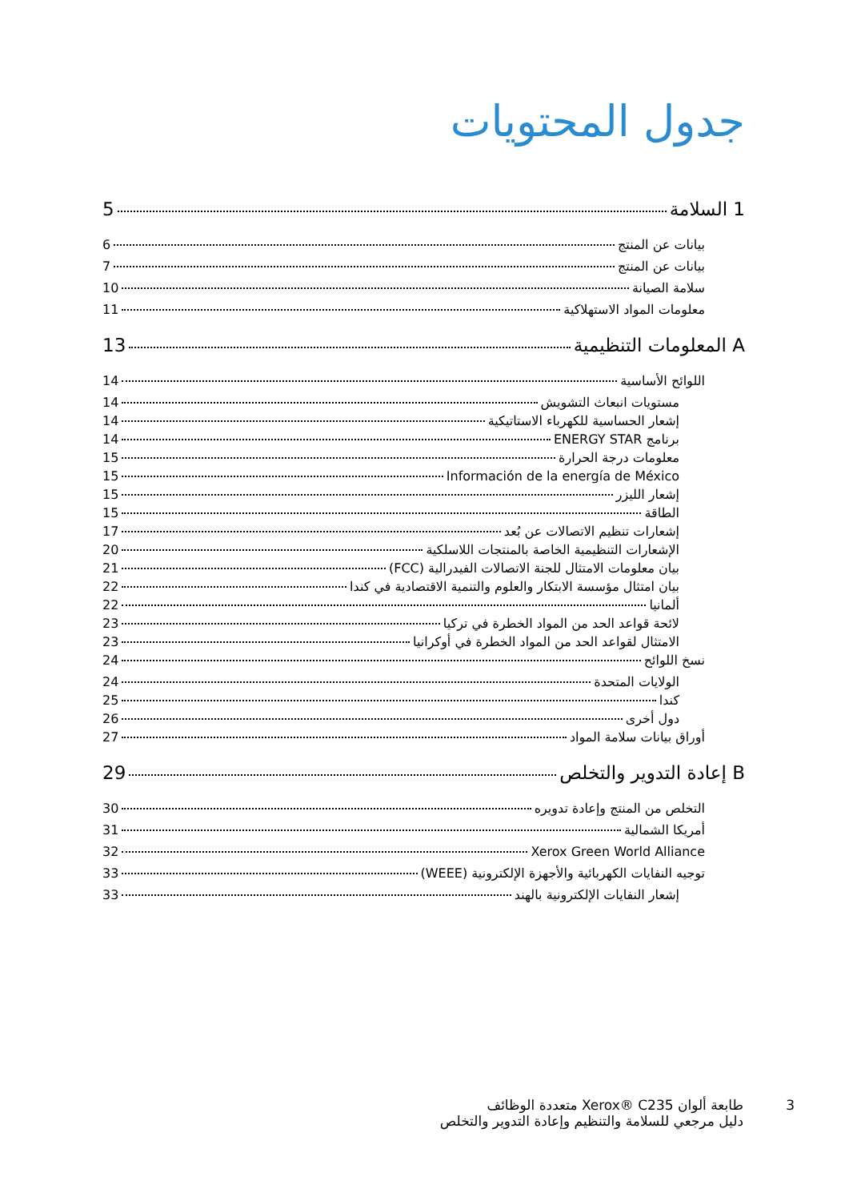جدول المحتويات
1 السلامة 5
بيانات عن المنتج 6
بيانات عن المنتج 7
سلامة الصيانة 10
معلومات المواد الاستهلاكية 11
A المعلومات التنظيمية 13
اللوائح الأساسية 14
مستويات انبعاث التشويش 14
إشعار الحساسية للكهرباء الاستاتيكية 14
برنامج ENERGY STAR 14
معلومات درجة الحرارة 15
Información de la energía de México 15
إشعار الليزر 15
الطاقة 15
إشعارات تنظيم الاتصالات عن بُعد 17
الإشعارات التنظيمية الخاصة بالمنتجات اللاسلكية 20
بيان معلومات الامتثال للجنة الاتصالات الفيدرالية (FCC) 21
بيان امتثال مؤسسة الابتكار والعلوم والتنمية الاقتصادية في كندا 22
ألمانيا 22
لائحة قواعد الحد من المواد الخطرة في تركيا 23
الامتثال لقواعد الحد من المواد الخطرة في أوكرانيا 23
نسخ اللوائح 24
الولايات المتحدة 24
كندا 25
دول أخرى 26
أوراق بيانات سلامة المواد 27
B إعادة التدوير والتخلص 29
التخلص من المنتج وإعادة تدويره 30
أمريكا الشمالية 31
Xerox Green World Alliance 32
توجيه النفايات الكهربائية والأجهزة الإلكترونية (WEEE) 33
إشعار النفايات الإلكترونية بالهند 33
3
طابعة ألوان Xerox® C235 متعددة الوظائف
دليل مرجعي للسلامة والتنظيم وإعادة التدوير والتخلص